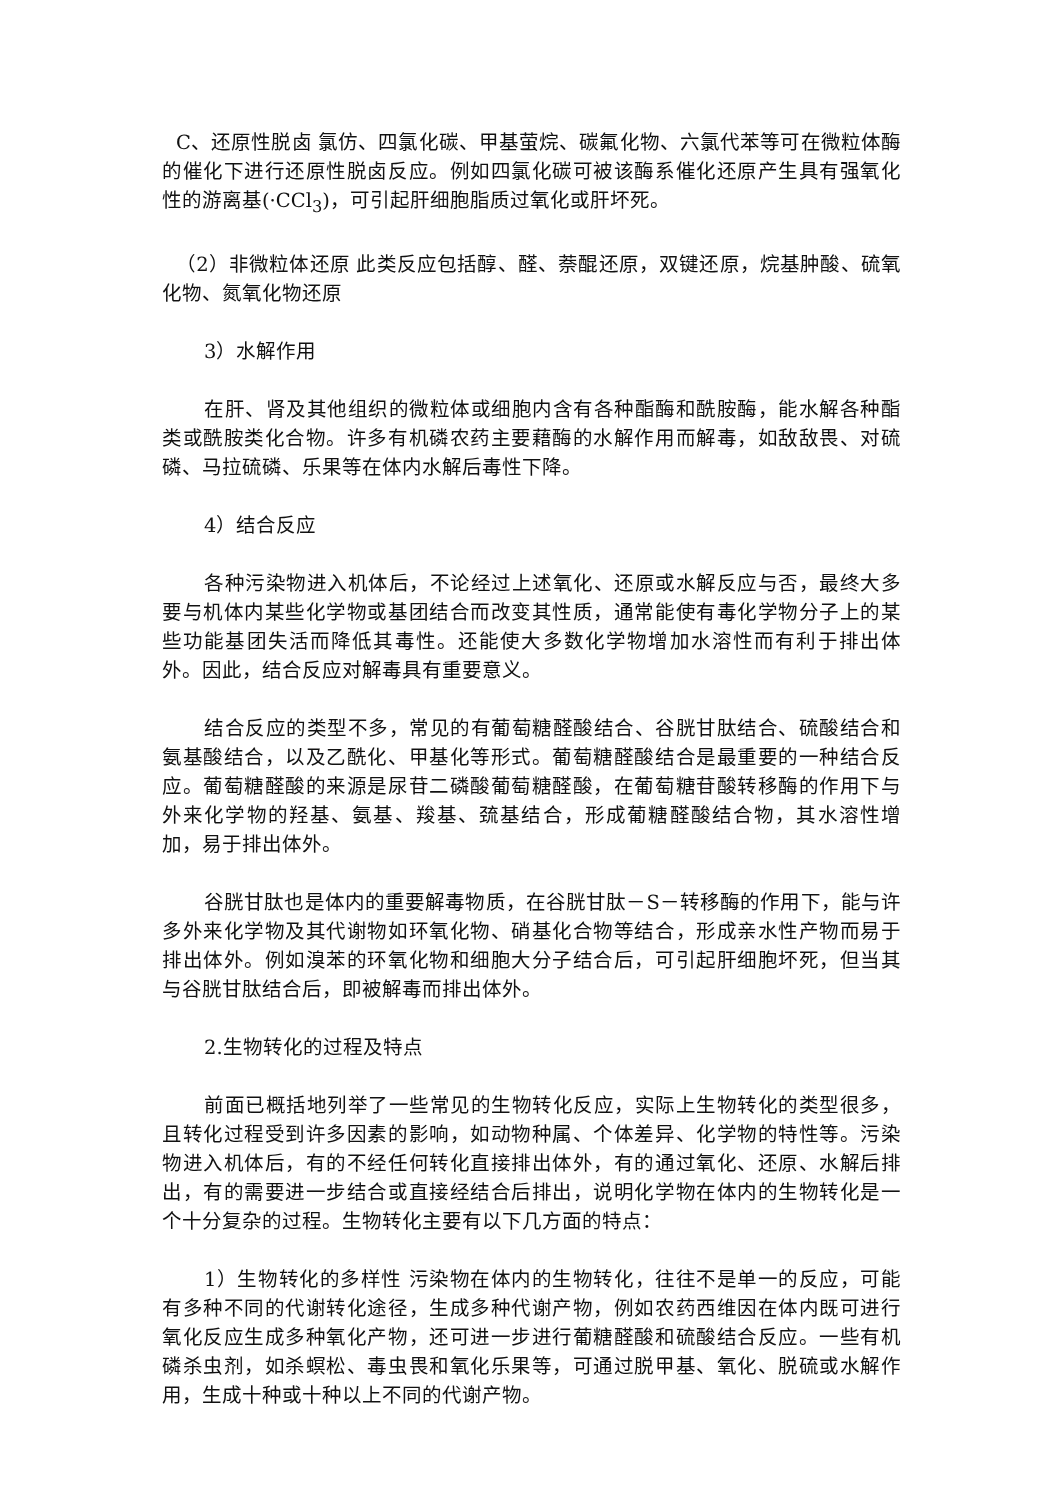C、还原性脱卤 氯仿、四氯化碳、甲基萤烷、碳氟化物、六氯代苯等可在微粒体酶的催化下进行还原性脱卤反应。例如四氯化碳可被该酶系催化还原产生具有强氧化性的游离基(·CCl<sub>3</sub>)，可引起肝细胞脂质过氧化或肝坏死。
（2）非微粒体还原 此类反应包括醇、醛、萘醌还原，双键还原，烷基肿酸、硫氧化物、氮氧化物还原
3）水解作用
在肝、肾及其他组织的微粒体或细胞内含有各种酯酶和酰胺酶，能水解各种酯类或酰胺类化合物。许多有机磷农药主要藉酶的水解作用而解毒，如敌敌畏、对硫磷、马拉硫磷、乐果等在体内水解后毒性下降。
4）结合反应
各种污染物进入机体后，不论经过上述氧化、还原或水解反应与否，最终大多要与机体内某些化学物或基团结合而改变其性质，通常能使有毒化学物分子上的某些功能基团失活而降低其毒性。还能使大多数化学物增加水溶性而有利于排出体外。因此，结合反应对解毒具有重要意义。
结合反应的类型不多，常见的有葡萄糖醛酸结合、谷胱甘肽结合、硫酸结合和氨基酸结合，以及乙酰化、甲基化等形式。葡萄糖醛酸结合是最重要的一种结合反应。葡萄糖醛酸的来源是尿苷二磷酸葡萄糖醛酸，在葡萄糖苷酸转移酶的作用下与外来化学物的羟基、氨基、羧基、巯基结合，形成葡糖醛酸结合物，其水溶性增加，易于排出体外。
谷胱甘肽也是体内的重要解毒物质，在谷胱甘肽－S－转移酶的作用下，能与许多外来化学物及其代谢物如环氧化物、硝基化合物等结合，形成亲水性产物而易于排出体外。例如溴苯的环氧化物和细胞大分子结合后，可引起肝细胞坏死，但当其与谷胱甘肽结合后，即被解毒而排出体外。
2.生物转化的过程及特点
前面已概括地列举了一些常见的生物转化反应，实际上生物转化的类型很多，且转化过程受到许多因素的影响，如动物种属、个体差异、化学物的特性等。污染物进入机体后，有的不经任何转化直接排出体外，有的通过氧化、还原、水解后排出，有的需要进一步结合或直接经结合后排出，说明化学物在体内的生物转化是一个十分复杂的过程。生物转化主要有以下几方面的特点：
1）生物转化的多样性 污染物在体内的生物转化，往往不是单一的反应，可能有多种不同的代谢转化途径，生成多种代谢产物，例如农药西维因在体内既可进行氧化反应生成多种氧化产物，还可进一步进行葡糖醛酸和硫酸结合反应。一些有机磷杀虫剂，如杀螟松、毒虫畏和氧化乐果等，可通过脱甲基、氧化、脱硫或水解作用，生成十种或十种以上不同的代谢产物。